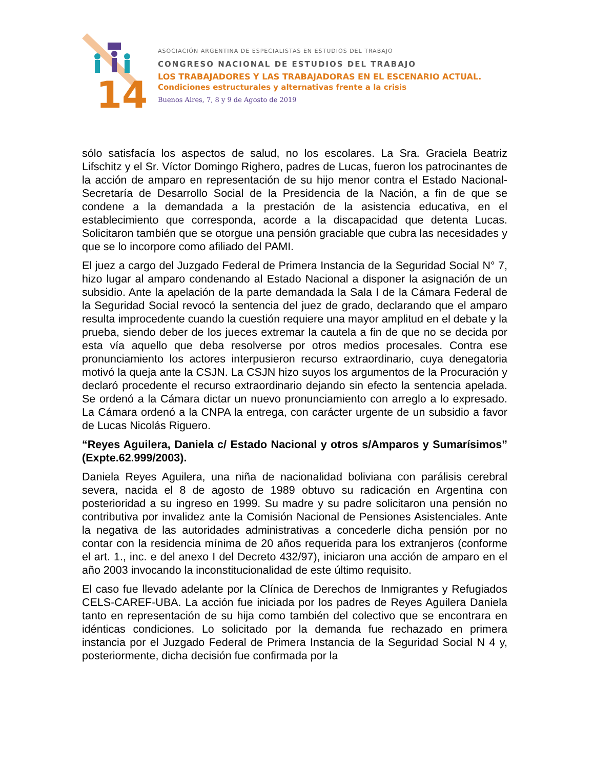14
ASOCIACIÓN ARGENTINA DE ESPECIALISTAS EN ESTUDIOS DEL TRABAJO
CONGRESO NACIONAL DE ESTUDIOS DEL TRABAJO
LOS TRABAJADORES Y LAS TRABAJADORAS EN EL ESCENARIO ACTUAL.
Condiciones estructurales y alternativas frente a la crisis
Buenos Aires, 7, 8 y 9 de Agosto de 2019
sólo satisfacía los aspectos de salud, no los escolares. La Sra. Graciela Beatriz Lifschitz y el Sr. Víctor Domingo Righero, padres de Lucas, fueron los patrocinantes de la acción de amparo en representación de su hijo menor contra el Estado Nacional- Secretaría de Desarrollo Social de la Presidencia de la Nación, a fin de que se condene a la demandada a la prestación de la asistencia educativa, en el establecimiento que corresponda, acorde a la discapacidad que detenta Lucas. Solicitaron también que se otorgue una pensión graciable que cubra las necesidades y que se lo incorpore como afiliado del PAMI.
El juez a cargo del Juzgado Federal de Primera Instancia de la Seguridad Social N° 7, hizo lugar al amparo condenando al Estado Nacional a disponer la asignación de un subsidio. Ante la apelación de la parte demandada la Sala I de la Cámara Federal de la Seguridad Social revocó la sentencia del juez de grado, declarando que el amparo resulta improcedente cuando la cuestión requiere una mayor amplitud en el debate y la prueba, siendo deber de los jueces extremar la cautela a fin de que no se decida por esta vía aquello que deba resolverse por otros medios procesales. Contra ese pronunciamiento los actores interpusieron recurso extraordinario, cuya denegatoria motivó la queja ante la CSJN. La CSJN hizo suyos los argumentos de la Procuración y declaró procedente el recurso extraordinario dejando sin efecto la sentencia apelada. Se ordenó a la Cámara dictar un nuevo pronunciamiento con arreglo a lo expresado. La Cámara ordenó a la CNPA la entrega, con carácter urgente de un subsidio a favor de Lucas Nicolás Riguero.
“Reyes Aguilera, Daniela c/ Estado Nacional y otros s/Amparos y Sumarísimos” (Expte.62.999/2003).
Daniela Reyes Aguilera, una niña de nacionalidad boliviana con parálisis cerebral severa, nacida el 8 de agosto de 1989 obtuvo su radicación en Argentina con posterioridad a su ingreso en 1999. Su madre y su padre solicitaron una pensión no contributiva por invalidez ante la Comisión Nacional de Pensiones Asistenciales. Ante la negativa de las autoridades administrativas a concederle dicha pensión por no contar con la residencia mínima de 20 años requerida para los extranjeros (conforme el art. 1., inc. e del anexo I del Decreto 432/97), iniciaron una acción de amparo en el año 2003 invocando la inconstitucionalidad de este último requisito.
El caso fue llevado adelante por la Clínica de Derechos de Inmigrantes y Refugiados CELS-CAREF-UBA. La acción fue iniciada por los padres de Reyes Aguilera Daniela tanto en representación de su hija como también del colectivo que se encontrara en idénticas condiciones. Lo solicitado por la demanda fue rechazado en primera instancia por el Juzgado Federal de Primera Instancia de la Seguridad Social N 4 y, posteriormente, dicha decisión fue confirmada por la